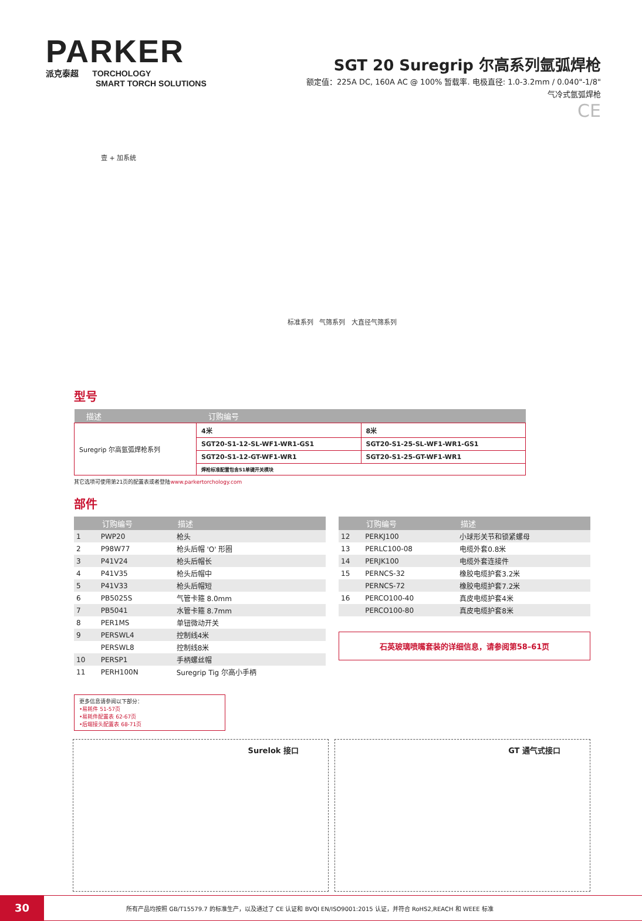PARKER
派克泰超 TORCHOLOGY
SMART TORCH SOLUTIONS
SGT 20 Suregrip 尔高系列氩弧焊枪
额定值：225A DC, 160A AC @ 100% 暂载率. 电极直径: 1.0-3.2mm / 0.040"-1/8"
气冷式氩弧焊枪
CE
壹 + 加系统
标准系列 气筛系列 大直径气筛系列
型号
| 描述 | 订购编号 | |
| --- | --- | --- |
| Suregrip 尔高氩弧焊枪系列 | 4米 | 8米 |
| | SGT20-S1-12-SL-WF1-WR1-GS1 | SGT20-S1-25-SL-WF1-WR1-GS1 |
| | SGT20-S1-12-GT-WF1-WR1 | SGT20-S1-25-GT-WF1-WR1 |
| | 焊枪标准配置包含S1单键开关模块 | |
其它选项可使用第21页的配置表或者登陆www.parkertorchology.com
部件
| | 订购编号 | 描述 |
| --- | --- | --- |
| 1 | PWP20 | 枪头 |
| 2 | P98W77 | 枪头后帽 'O' 形圈 |
| 3 | P41V24 | 枪头后帽长 |
| 4 | P41V35 | 枪头后帽中 |
| 5 | P41V33 | 枪头后帽短 |
| 6 | PB5025S | 气管卡箍 8.0mm |
| 7 | PB5041 | 水管卡箍 8.7mm |
| 8 | PER1MS | 单钮微动开关 |
| 9 | PERSWL4 | 控制线4米 |
| | PERSWL8 | 控制线8米 |
| 10 | PERSP1 | 手柄螺丝帽 |
| 11 | PERH100N | Suregrip Tig 尔高小手柄 |
更多信息请参阅以下部分：
•易耗件 51-57页
•易耗件配置表 62-67页
•后端接头配置表 68-71页
| | 订购编号 | 描述 |
| --- | --- | --- |
| 12 | PERKJ100 | 小球形关节和锁紧螺母 |
| 13 | PERLC100-08 | 电缆外套0.8米 |
| 14 | PERJK100 | 电缆外套连接件 |
| 15 | PERNCS-32 | 橡胶电缆护套3.2米 |
| | PERNCS-72 | 橡胶电缆护套7.2米 |
| 16 | PERCO100-40 | 真皮电缆护套4米 |
| | PERCO100-80 | 真皮电缆护套8米 |
石英玻璃喷嘴套装的详细信息，请参阅第58–61页
Surelok 接口 GT 通气式接口
30
所有产品均按照 GB/T15579.7 的标准生产，以及通过了 CE 认证和 BVQI EN/ISO9001:2015 认证，并符合 RoHS2,REACH 和 WEEE 标准